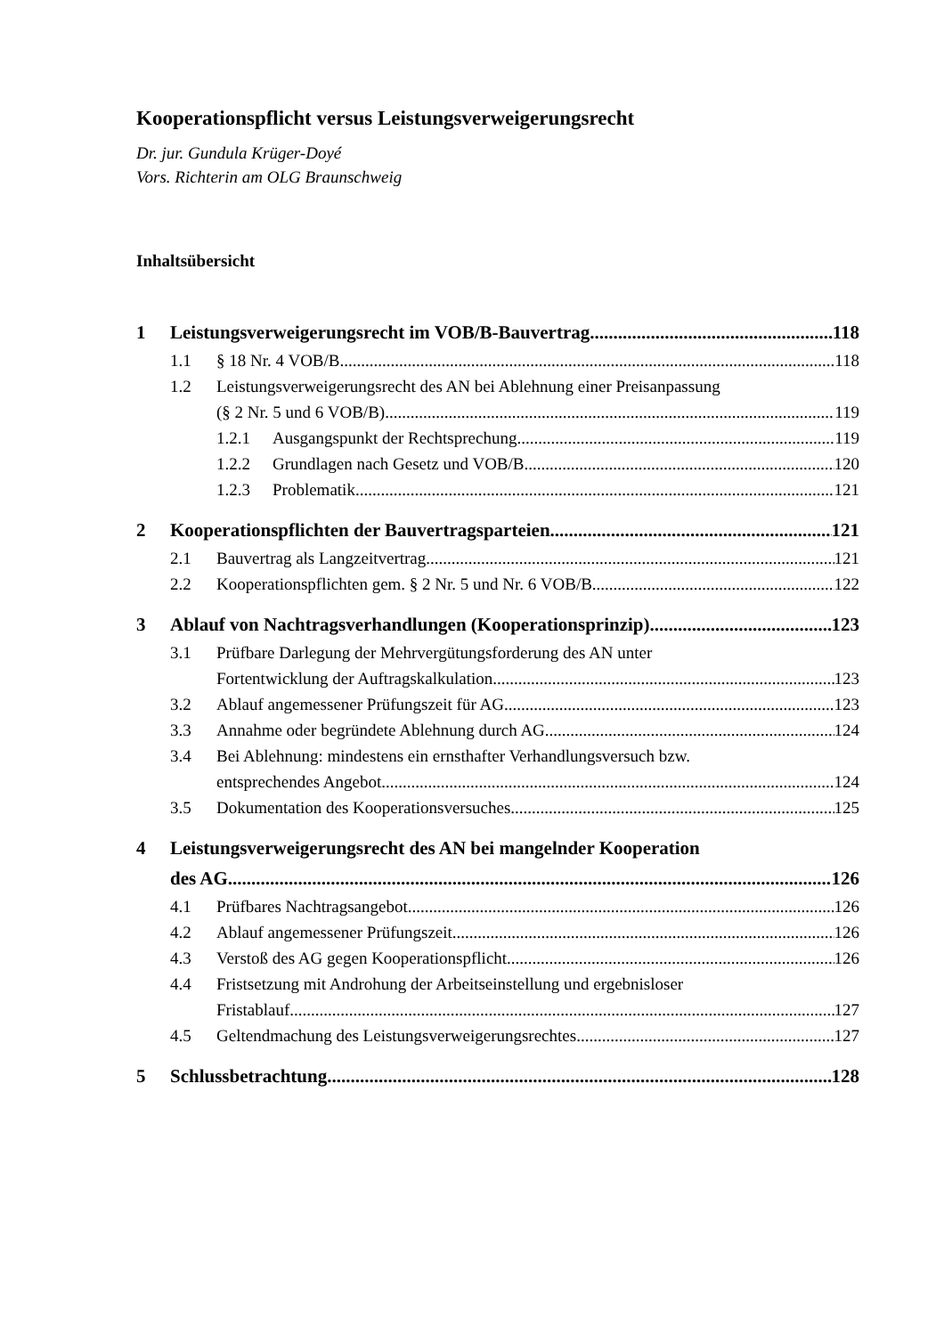Kooperationspflicht versus Leistungsverweigerungsrecht
Dr. jur. Gundula Krüger-Doyé
Vors. Richterin am OLG Braunschweig
Inhaltsübersicht
1 Leistungsverweigerungsrecht im VOB/B-Bauvertrag 118
1.1 § 18 Nr. 4 VOB/B 118
1.2 Leistungsverweigerungsrecht des AN bei Ablehnung einer Preisanpassung
(§ 2 Nr. 5 und 6 VOB/B) 119
1.2.1 Ausgangspunkt der Rechtsprechung 119
1.2.2 Grundlagen nach Gesetz und VOB/B 120
1.2.3 Problematik 121
2 Kooperationspflichten der Bauvertragsparteien 121
2.1 Bauvertrag als Langzeitvertrag 121
2.2 Kooperationspflichten gem. § 2 Nr. 5 und Nr. 6 VOB/B 122
3 Ablauf von Nachtragsverhandlungen (Kooperationsprinzip) 123
3.1 Prüfbare Darlegung der Mehrvergütungsforderung des AN unter
Fortentwicklung der Auftragskalkulation 123
3.2 Ablauf angemessener Prüfungszeit für AG 123
3.3 Annahme oder begründete Ablehnung durch AG 124
3.4 Bei Ablehnung: mindestens ein ernsthafter Verhandlungsversuch bzw.
entsprechendes Angebot 124
3.5 Dokumentation des Kooperationsversuches 125
4 Leistungsverweigerungsrecht des AN bei mangelnder Kooperation
des AG 126
4.1 Prüfbares Nachtragsangebot 126
4.2 Ablauf angemessener Prüfungszeit 126
4.3 Verstoß des AG gegen Kooperationspflicht 126
4.4 Fristsetzung mit Androhung der Arbeitseinstellung und ergebnisloser
Fristablauf 127
4.5 Geltendmachung des Leistungsverweigerungsrechtes 127
5 Schlussbetrachtung 128